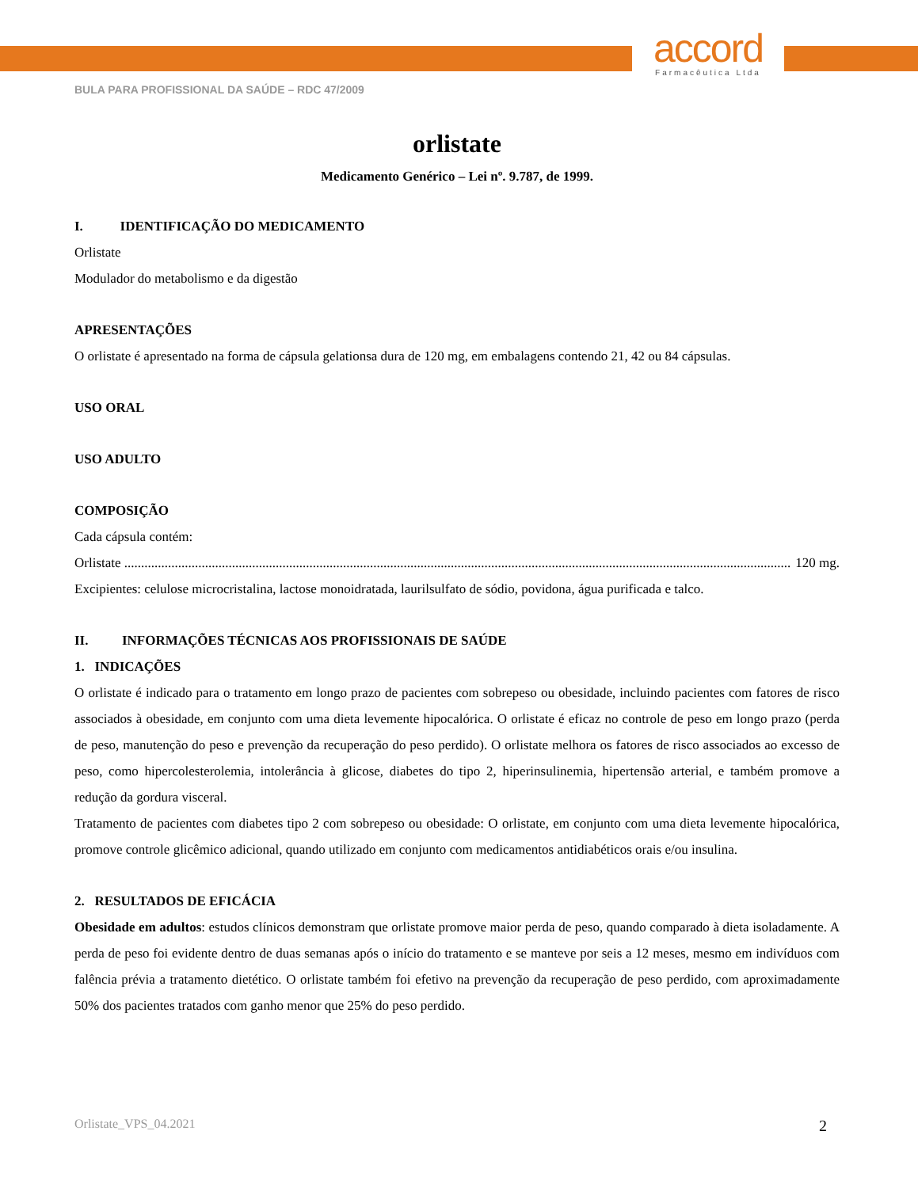accord
Farmacêutica Ltda
BULA PARA PROFISSIONAL DA SAÚDE – RDC 47/2009
orlistate
Medicamento Genérico – Lei nº. 9.787, de 1999.
I. IDENTIFICAÇÃO DO MEDICAMENTO
Orlistate
Modulador do metabolismo e da digestão
APRESENTAÇÕES
O orlistate é apresentado na forma de cápsula gelationsa dura de 120 mg, em embalagens contendo 21, 42 ou 84 cápsulas.
USO ORAL
USO ADULTO
COMPOSIÇÃO
Cada cápsula contém:
Orlistate ...................................................................................................................................................................................................... 120 mg.
Excipientes: celulose microcristalina, lactose monoidratada, laurilsulfato de sódio, povidona, água purificada e talco.
II. INFORMAÇÕES TÉCNICAS AOS PROFISSIONAIS DE SAÚDE
1. INDICAÇÕES
O orlistate é indicado para o tratamento em longo prazo de pacientes com sobrepeso ou obesidade, incluindo pacientes com fatores de risco associados à obesidade, em conjunto com uma dieta levemente hipocalórica. O orlistate é eficaz no controle de peso em longo prazo (perda de peso, manutenção do peso e prevenção da recuperação do peso perdido). O orlistate melhora os fatores de risco associados ao excesso de peso, como hipercolesterolemia, intolerância à glicose, diabetes do tipo 2, hiperinsulinemia, hipertensão arterial, e também promove a redução da gordura visceral.
Tratamento de pacientes com diabetes tipo 2 com sobrepeso ou obesidade: O orlistate, em conjunto com uma dieta levemente hipocalórica, promove controle glicêmico adicional, quando utilizado em conjunto com medicamentos antidiabéticos orais e/ou insulina.
2. RESULTADOS DE EFICÁCIA
Obesidade em adultos: estudos clínicos demonstram que orlistate promove maior perda de peso, quando comparado à dieta isoladamente. A perda de peso foi evidente dentro de duas semanas após o início do tratamento e se manteve por seis a 12 meses, mesmo em indivíduos com falência prévia a tratamento dietético. O orlistate também foi efetivo na prevenção da recuperação de peso perdido, com aproximadamente 50% dos pacientes tratados com ganho menor que 25% do peso perdido.
Orlistate_VPS_04.2021 2